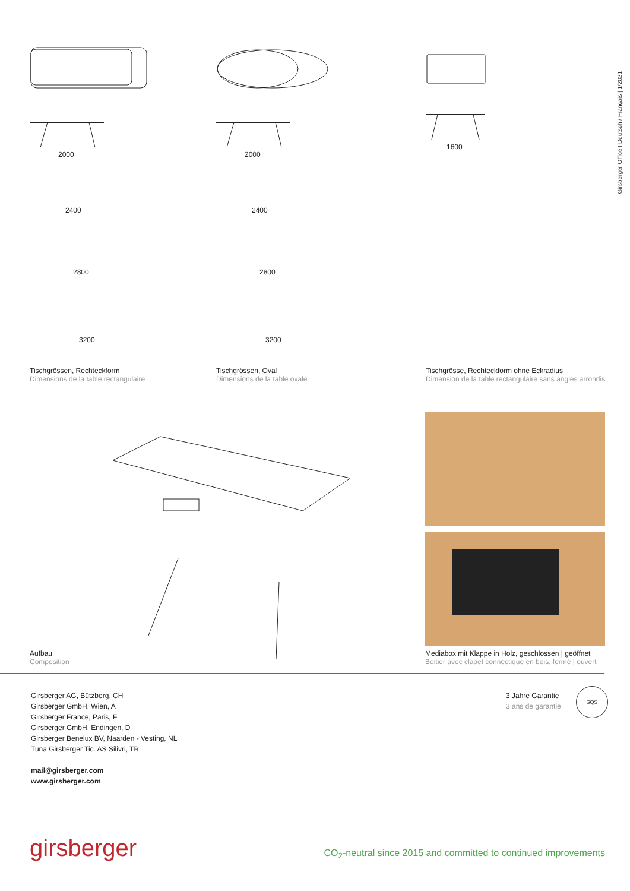Girsberger Office I Deutsch / Français | 1/2021
2000
2400
2800
3200
2000
2400
2800
3200
1600
Tischgrössen, Rechteckform
Dimensions de la table rectangulaire
Tischgrössen, Oval
Dimensions de la table ovale
Tischgrösse, Rechteckform ohne Eckradius
Dimension de la table rectangulaire sans angles arrondis
Aufbau
Composition
Mediabox mit Klappe in Holz, geschlossen | geöffnet
Boitier avec clapet connectique en bois, fermé | ouvert
Girsberger AG, Bützberg, CH
Girsberger GmbH, Wien, A
Girsberger France, Paris, F
Girsberger GmbH, Endingen, D
Girsberger Benelux BV, Naarden - Vesting, NL
Tuna Girsberger Tic. AS Silivri, TR
mail@girsberger.com
www.girsberger.com
3 Jahre Garantie
3 ans de garantie
SQS
girsberger
CO<sub>2</sub>-neutral since 2015 and committed to continued improvements